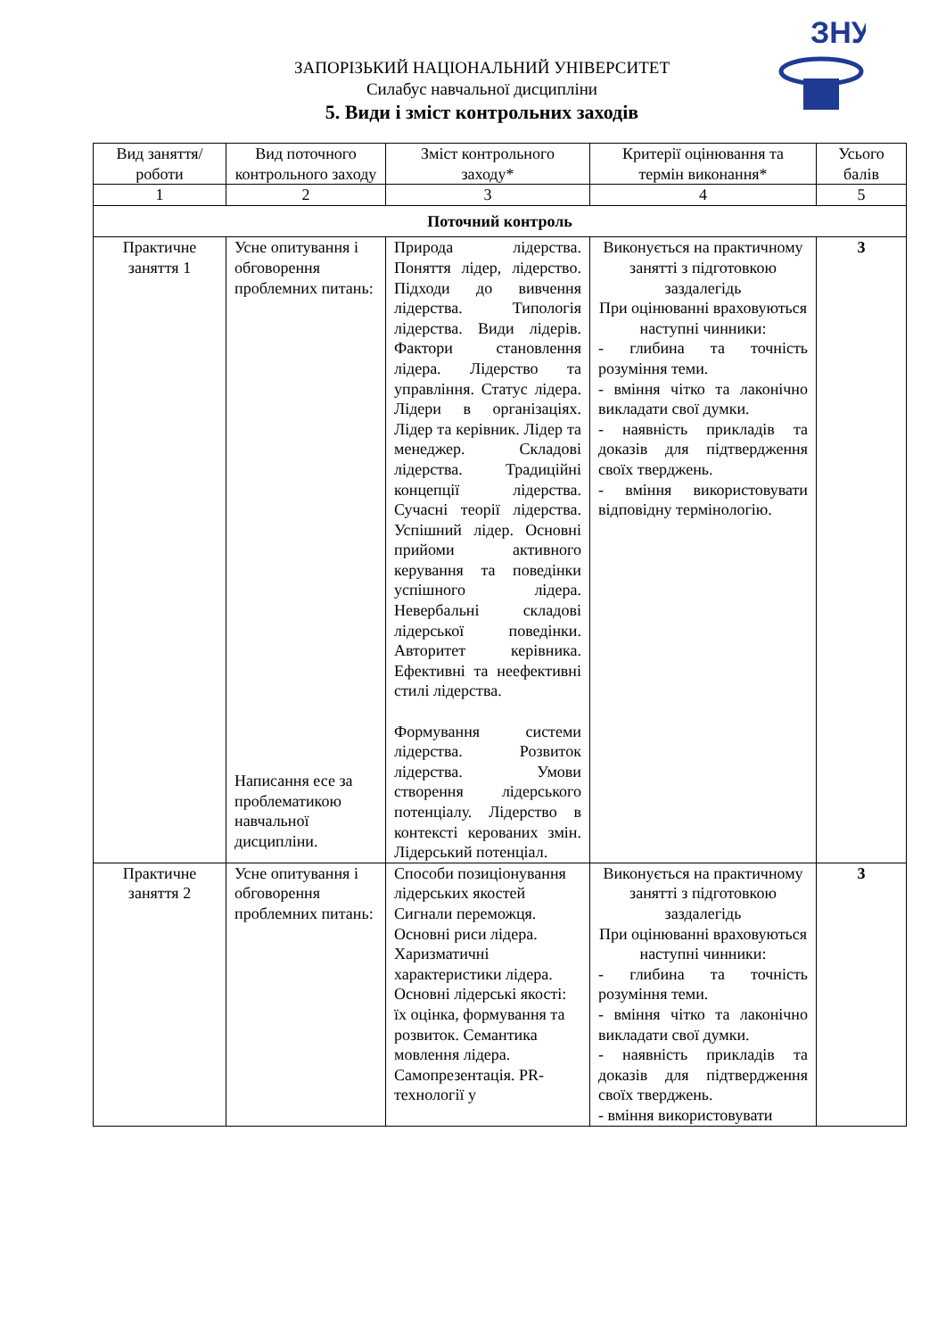ЗНУ
ЗАПОРІЗЬКИЙ НАЦІОНАЛЬНИЙ УНІВЕРСИТЕТ
Силабус навчальної дисципліни
5. Види і зміст контрольних заходів
| Вид заняття/роботи | Вид поточного контрольного заходу | Зміст контрольного заходу* | Критерії оцінювання та термін виконання* | Усього балів |
| --- | --- | --- | --- | --- |
| 1 | 2 | 3 | 4 | 5 |
| Поточний контроль | | | | |
| Практичне заняття 1 | Усне опитування і обговорення проблемних питань: Написання есе за проблематикою навчальної дисципліни. | Природа лідерства. Поняття лідер, лідерство. Підходи до вивчення лідерства. Типологія лідерства. Види лідерів. Фактори становлення лідера. Лідерство та управління. Статус лідера. Лідери в організаціях. Лідер та керівник. Лідер та менеджер. Складові лідерства. Традиційні концепції лідерства. Сучасні теорії лідерства. Успішний лідер. Основні прийоми активного керування та поведінки успішного лідера. Невербальні складові лідерської поведінки. Авторитет керівника. Ефективні та неефективні стилі лідерства. Формування системи лідерства. Розвиток лідерства. Умови створення лідерського потенціалу. Лідерство в контексті керованих змін. Лідерський потенціал. | Виконується на практичному занятті з підготовкою заздалегідь При оцінюванні враховуються наступні чинники: - глибина та точність розуміння теми. - вміння чітко та лаконічно викладати свої думки. - наявність прикладів та доказів для підтвердження своїх тверджень. - вміння використовувати відповідну термінологію. | 3 |
| Практичне заняття 2 | Усне опитування і обговорення проблемних питань: | Способи позиціонування лідерських якостей Сигнали переможця. Основні риси лідера. Харизматичні характеристики лідера. Основні лідерські якості: їх оцінка, формування та розвиток. Семантика мовлення лідера. Самопрезентація. PR-технології у | Виконується на практичному занятті з підготовкою заздалегідь При оцінюванні враховуються наступні чинники: - глибина та точність розуміння теми. - вміння чітко та лаконічно викладати свої думки. - наявність прикладів та доказів для підтвердження своїх тверджень. - вміння використовувати | 3 |